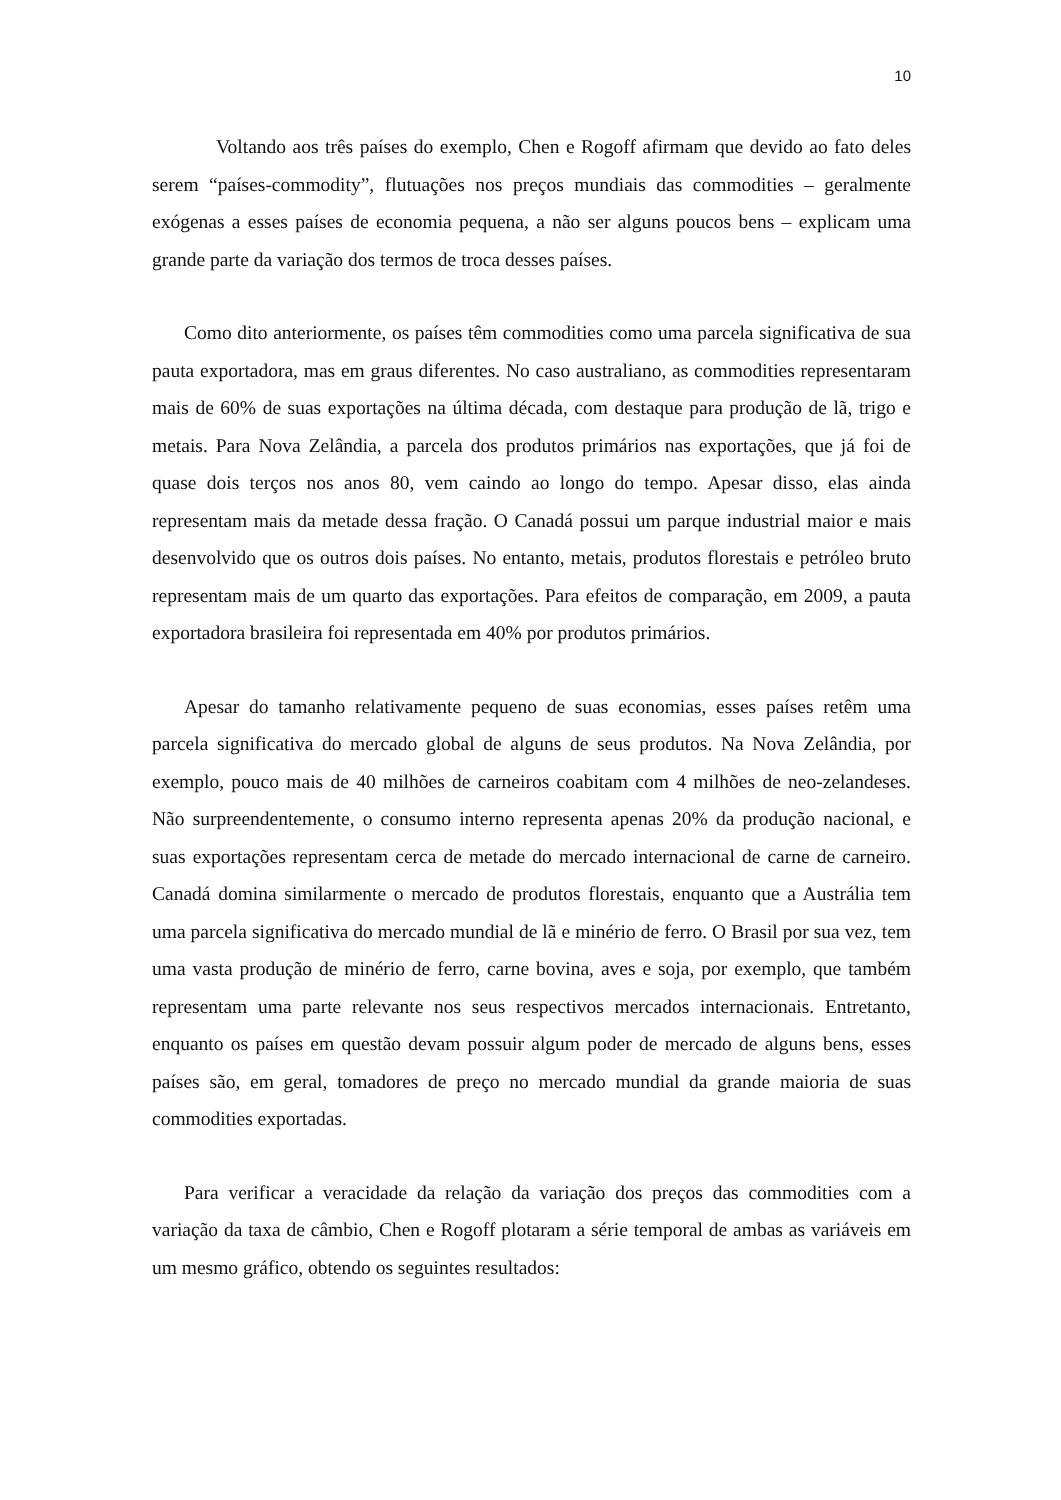10
Voltando aos três países do exemplo, Chen e Rogoff afirmam que devido ao fato deles serem “países-commodity”, flutuações nos preços mundiais das commodities – geralmente exógenas a esses países de economia pequena, a não ser alguns poucos bens – explicam uma grande parte da variação dos termos de troca desses países.
Como dito anteriormente, os países têm commodities como uma parcela significativa de sua pauta exportadora, mas em graus diferentes. No caso australiano, as commodities representaram mais de 60% de suas exportações na última década, com destaque para produção de lã, trigo e metais. Para Nova Zelândia, a parcela dos produtos primários nas exportações, que já foi de quase dois terços nos anos 80, vem caindo ao longo do tempo. Apesar disso, elas ainda representam mais da metade dessa fração. O Canadá possui um parque industrial maior e mais desenvolvido que os outros dois países. No entanto, metais, produtos florestais e petróleo bruto representam mais de um quarto das exportações. Para efeitos de comparação, em 2009, a pauta exportadora brasileira foi representada em 40% por produtos primários.
Apesar do tamanho relativamente pequeno de suas economias, esses países retêm uma parcela significativa do mercado global de alguns de seus produtos. Na Nova Zelândia, por exemplo, pouco mais de 40 milhões de carneiros coabitam com 4 milhões de neo-zelandeses. Não surpreendentemente, o consumo interno representa apenas 20% da produção nacional, e suas exportações representam cerca de metade do mercado internacional de carne de carneiro. Canadá domina similarmente o mercado de produtos florestais, enquanto que a Austrália tem uma parcela significativa do mercado mundial de lã e minério de ferro. O Brasil por sua vez, tem uma vasta produção de minério de ferro, carne bovina, aves e soja, por exemplo, que também representam uma parte relevante nos seus respectivos mercados internacionais. Entretanto, enquanto os países em questão devam possuir algum poder de mercado de alguns bens, esses países são, em geral, tomadores de preço no mercado mundial da grande maioria de suas commodities exportadas.
Para verificar a veracidade da relação da variação dos preços das commodities com a variação da taxa de câmbio, Chen e Rogoff plotaram a série temporal de ambas as variáveis em um mesmo gráfico, obtendo os seguintes resultados: